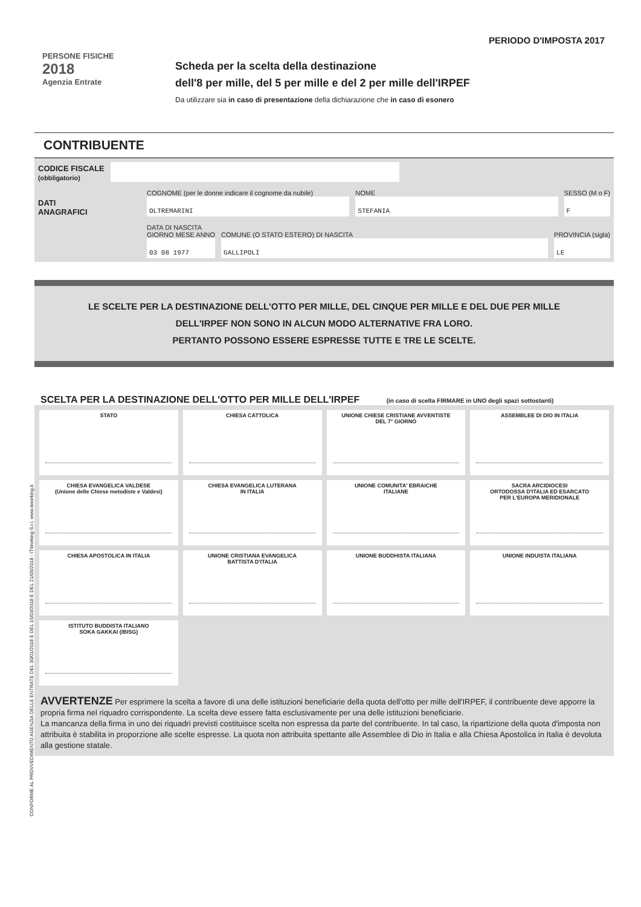CONFORME AL PROVVEDIMENTO AGENZIA DELLE ENTRATE DEL 30/01/2018 E DEL 15/03/2018 E DEL 21/05/2018 - ITWorking S.r.l. www.itworking.it
PERIODO D'IMPOSTA 2017
PERSONE FISICHE
2018
Agenzia Entrate
Scheda per la scelta della destinazione
dell'8 per mille, del 5 per mille e del 2 per mille dell'IRPEF
Da utilizzare sia in caso di presentazione della dichiarazione che in caso di esonero
CONTRIBUENTE
CODICE FISCALE
(obbligatorio)
DATI
ANAGRAFICI
COGNOME (per le donne indicare il cognome da nubile)
OLTREMARINI
NOME
STEFANIA
SESSO (M o F)
F
DATA DI NASCITA
GIORNO MESE ANNO
03 08 1977
COMUNE (O STATO ESTERO) DI NASCITA
GALLIPOLI
PROVINCIA (sigla)
LE
LE SCELTE PER LA DESTINAZIONE DELL'OTTO PER MILLE, DEL CINQUE PER MILLE E DEL DUE PER MILLE
DELL'IRPEF NON SONO IN ALCUN MODO ALTERNATIVE FRA LORO.
PERTANTO POSSONO ESSERE ESPRESSE TUTTE E TRE LE SCELTE.
SCELTA PER LA DESTINAZIONE DELL'OTTO PER MILLE DELL'IRPEF (in caso di scelta FIRMARE in UNO degli spazi sottostanti)
STATO
CHIESA CATTOLICA
UNIONE CHIESE CRISTIANE AVVENTISTE
DEL 7° GIORNO
ASSEMBLEE DI DIO IN ITALIA
CHIESA EVANGELICA VALDESE
(Unione delle Chiese metodiste e Valdesi)
CHIESA EVANGELICA LUTERANA
IN ITALIA
UNIONE COMUNITA' EBRAICHE
ITALIANE
SACRA ARCIDIOCESI
ORTODOSSA D'ITALIA ED ESARCATO
PER L'EUROPA MERIDIONALE
CHIESA APOSTOLICA IN ITALIA
UNIONE CRISTIANA EVANGELICA
BATTISTA D'ITALIA
UNIONE BUDDHISTA ITALIANA
UNIONE INDUISTA ITALIANA
ISTITUTO BUDDISTA ITALIANO
SOKA GAKKAI (IBISG)
AVVERTENZE Per esprimere la scelta a favore di una delle istituzioni beneficiarie della quota dell'otto per mille dell'IRPEF, il contribuente deve apporre la propria firma nel riquadro corrispondente. La scelta deve essere fatta esclusivamente per una delle istituzioni beneficiarie.
La mancanza della firma in uno dei riquadri previsti costituisce scelta non espressa da parte del contribuente. In tal caso, la ripartizione della quota d'imposta non attribuita è stabilita in proporzione alle scelte espresse. La quota non attribuita spettante alle Assemblee di Dio in Italia e alla Chiesa Apostolica in Italia è devoluta alla gestione statale.